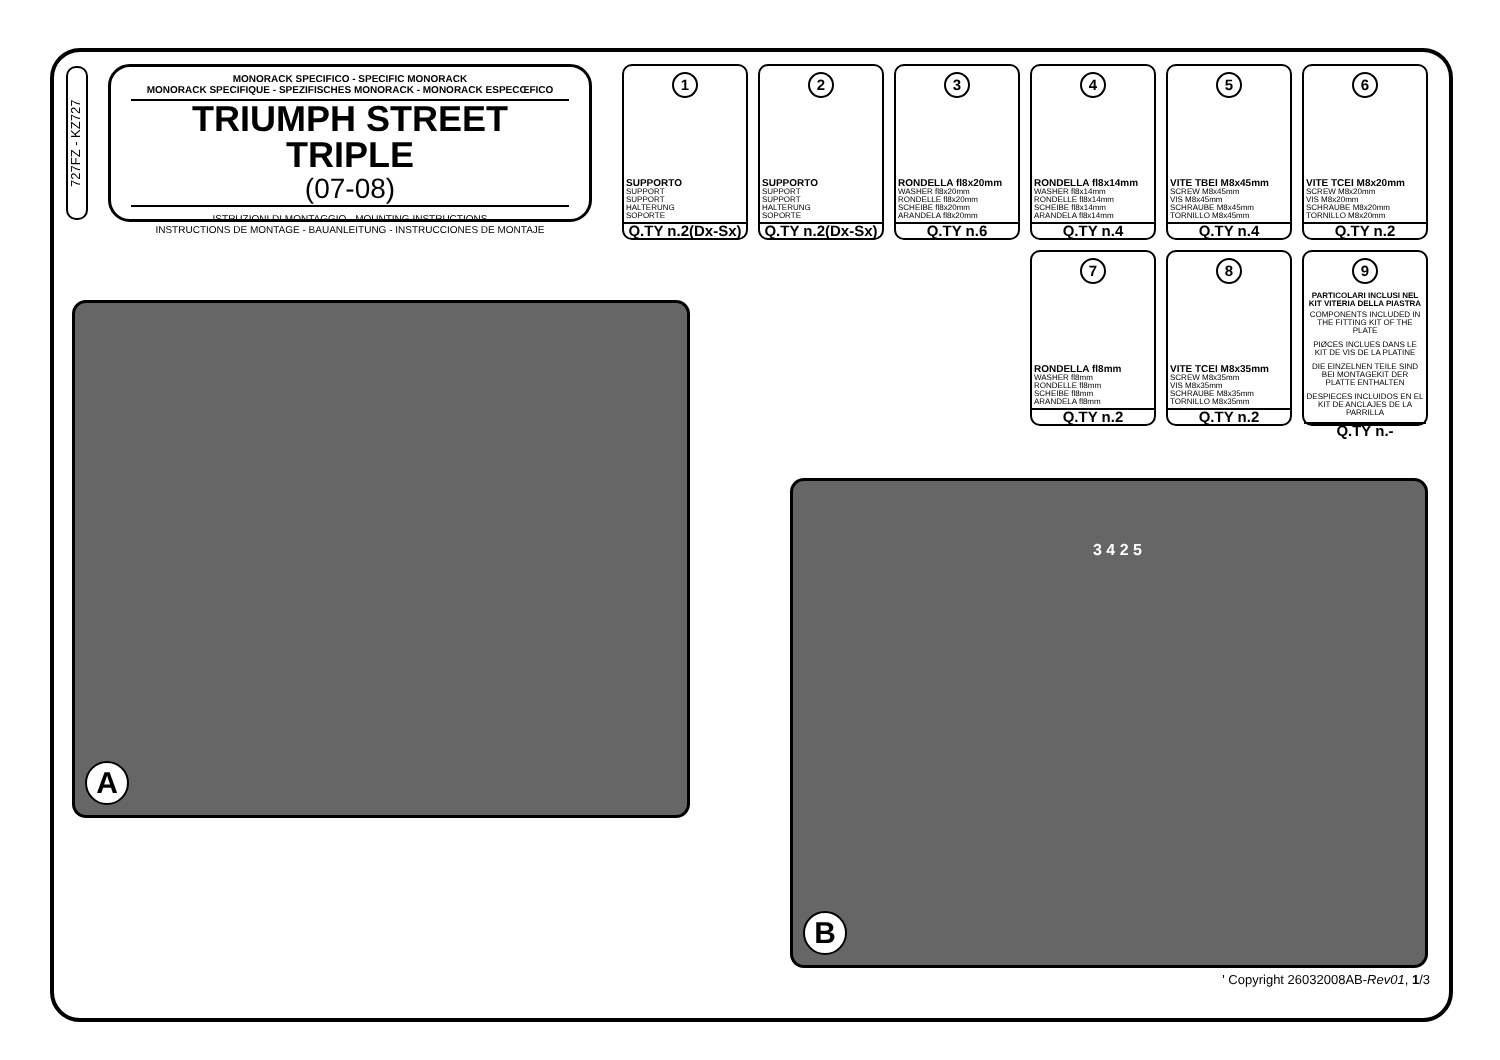727FZ - KZ727
MONORACK SPECIFICO - SPECIFIC MONORACK
MONORACK SPECIFIQUE - SPEZIFISCHES MONORACK - MONORACK ESPECŒFICO
TRIUMPH STREET TRIPLE
(07-08)
ISTRUZIONI DI MONTAGGIO - MOUNTING INSTRUCTIONS
INSTRUCTIONS DE MONTAGE - BAUANLEITUNG - INSTRUCCIONES DE MONTAJE
1
SUPPORTO
SUPPORT
SUPPORT
HALTERUNG
SOPORTE
Q.TY n.2(Dx-Sx)
2
SUPPORTO
SUPPORT
SUPPORT
HALTERUNG
SOPORTE
Q.TY n.2(Dx-Sx)
3
RONDELLA fl8x20mm
WASHER fl8x20mm
RONDELLE fl8x20mm
SCHEIBE fl8x20mm
ARANDELA fl8x20mm
Q.TY n.6
4
RONDELLA fl8x14mm
WASHER fl8x14mm
RONDELLE fl8x14mm
SCHEIBE fl8x14mm
ARANDELA fl8x14mm
Q.TY n.4
5
VITE TBEI M8x45mm
SCREW M8x45mm
VIS M8x45mm
SCHRAUBE M8x45mm
TORNILLO M8x45mm
Q.TY n.4
6
VITE TCEI M8x20mm
SCREW M8x20mm
VIS M8x20mm
SCHRAUBE M8x20mm
TORNILLO M8x20mm
Q.TY n.2
7
RONDELLA fl8mm
WASHER fl8mm
RONDELLE fl8mm
SCHEIBE fl8mm
ARANDELA fl8mm
Q.TY n.2
8
VITE TCEI M8x35mm
SCREW M8x35mm
VIS M8x35mm
SCHRAUBE M8x35mm
TORNILLO M8x35mm
Q.TY n.2
9
PARTICOLARI INCLUSI NEL KIT VITERIA DELLA PIASTRA
COMPONENTS INCLUDED IN THE FITTING KIT OF THE PLATE
PIØCES INCLUES DANS LE KIT DE VIS DE LA PLATINE
DIE EINZELNEN TEILE SIND BEI MONTAGEKIT DER PLATTE ENTHALTEN
DESPIECES INCLUIDOS EN EL KIT DE ANCLAJES DE LA PARRILLA
Q.TY n.-
A
B
3 4 2 5
' Copyright 26032008AB-Rev01, 1/3